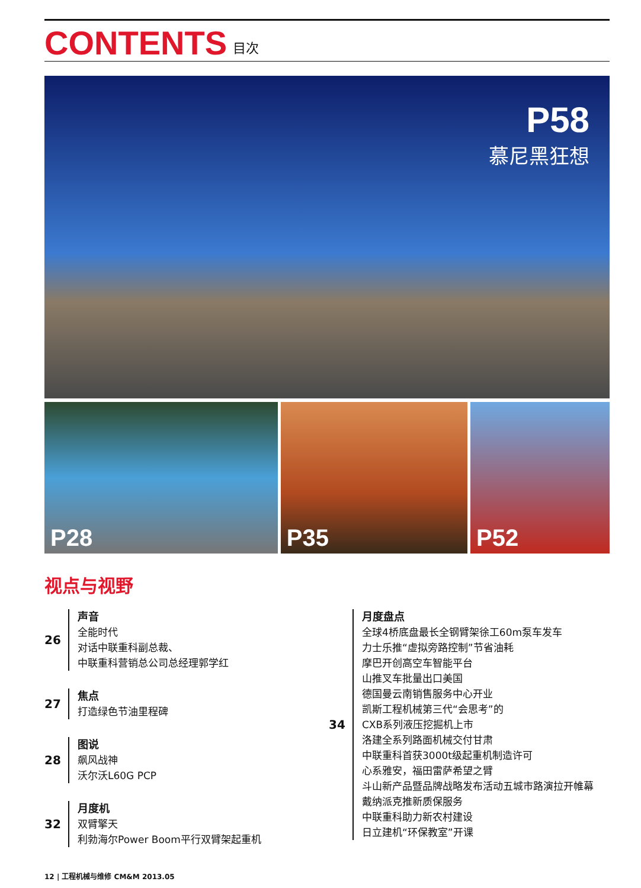CONTENTS
目次
P58
慕尼黑狂想
P28 P35 P52
视点与视野
26
声音
全能时代
对话中联重科副总裁、
中联重科营销总公司总经理郭学红
27
焦点
打造绿色节油里程碑
28
图说
飙风战神
沃尔沃L60G PCP
32
月度机
双臂擎天
利勃海尔Power Boom平行双臂架起重机
34
月度盘点
全球4桥底盘最长全钢臂架徐工60m泵车发车
力士乐推“虚拟旁路控制”节省油耗
摩巴开创高空车智能平台
山推叉车批量出口美国
德国曼云南销售服务中心开业
凯斯工程机械第三代“会思考”的
CXB系列液压挖掘机上市
洛建全系列路面机械交付甘肃
中联重科首获3000t级起重机制造许可
心系雅安，福田雷萨希望之臂
斗山新产品暨品牌战略发布活动五城市路演拉开帷幕
戴纳派克推新质保服务
中联重科助力新农村建设
日立建机“环保教室”开课
12 | 工程机械与维修 CM&M 2013.05